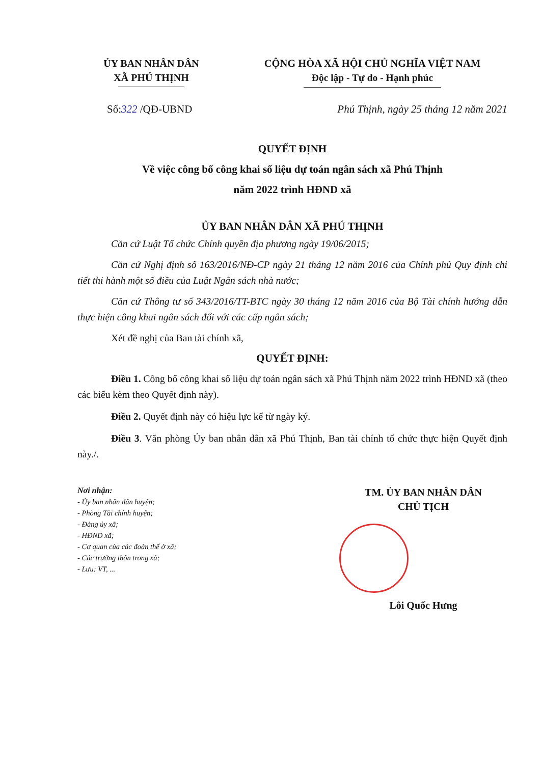ỦY BAN NHÂN DÂN
XÃ PHÚ THỊNH
CỘNG HÒA XÃ HỘI CHỦ NGHĨA VIỆT NAM
Độc lập - Tự do - Hạnh phúc
Số:322 /QĐ-UBND Phú Thịnh, ngày 25 tháng 12 năm 2021
QUYẾT ĐỊNH
Về việc công bố công khai số liệu dự toán ngân sách xã Phú Thịnh
năm 2022 trình HĐND xã
ỦY BAN NHÂN DÂN XÃ PHÚ THỊNH
Căn cứ Luật Tổ chức Chính quyền địa phương ngày 19/06/2015;
Căn cứ Nghị định số 163/2016/NĐ-CP ngày 21 tháng 12 năm 2016 của Chính phủ Quy định chi tiết thi hành một số điều của Luật Ngân sách nhà nước;
Căn cứ Thông tư số 343/2016/TT-BTC ngày 30 tháng 12 năm 2016 của Bộ Tài chính hướng dẫn thực hiện công khai ngân sách đối với các cấp ngân sách;
Xét đề nghị của Ban tài chính xã,
QUYẾT ĐỊNH:
Điều 1. Công bố công khai số liệu dự toán ngân sách xã Phú Thịnh năm 2022 trình HĐND xã (theo các biểu kèm theo Quyết định này).
Điều 2. Quyết định này có hiệu lực kể từ ngày ký.
Điều 3. Văn phòng Ủy ban nhân dân xã Phú Thịnh, Ban tài chính tổ chức thực hiện Quyết định này./.
Nơi nhận:
- Ủy ban nhân dân huyện;
- Phòng Tài chính huyện;
- Đảng ủy xã;
- HĐND xã;
- Cơ quan của các đoàn thể ở xã;
- Các trưởng thôn trong xã;
- Lưu: VT, ...
TM. ỦY BAN NHÂN DÂN
CHỦ TỊCH
Lôi Quốc Hưng